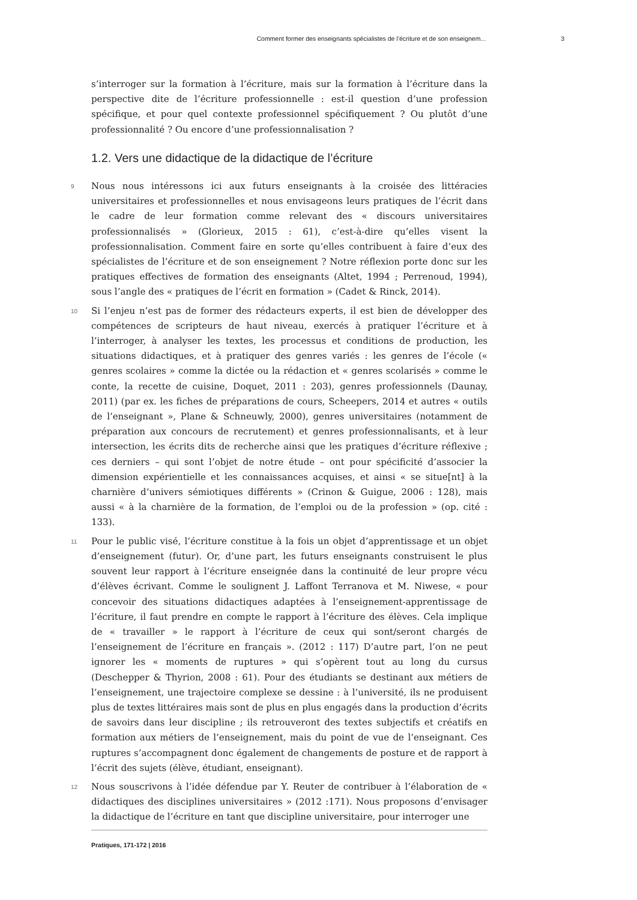Comment former des enseignants spécialistes de l’écriture et de son enseignem... 3
s’interroger sur la formation à l’écriture, mais sur la formation à l’écriture dans la perspective dite de l’écriture professionnelle : est-il question d’une profession spécifique, et pour quel contexte professionnel spécifiquement ? Ou plutôt d’une professionnalité ? Ou encore d’une professionnalisation ?
1.2. Vers une didactique de la didactique de l’écriture
9 Nous nous intéressons ici aux futurs enseignants à la croisée des littéracies universitaires et professionnelles et nous envisageons leurs pratiques de l’écrit dans le cadre de leur formation comme relevant des « discours universitaires professionnalisés » (Glorieux, 2015 : 61), c’est-à-dire qu’elles visent la professionnalisation. Comment faire en sorte qu’elles contribuent à faire d’eux des spécialistes de l’écriture et de son enseignement ? Notre réflexion porte donc sur les pratiques effectives de formation des enseignants (Altet, 1994 ; Perrenoud, 1994), sous l’angle des « pratiques de l’écrit en formation » (Cadet & Rinck, 2014).
10 Si l’enjeu n’est pas de former des rédacteurs experts, il est bien de développer des compétences de scripteurs de haut niveau, exercés à pratiquer l’écriture et à l’interroger, à analyser les textes, les processus et conditions de production, les situations didactiques, et à pratiquer des genres variés : les genres de l’école (« genres scolaires » comme la dictée ou la rédaction et « genres scolarisés » comme le conte, la recette de cuisine, Doquet, 2011 : 203), genres professionnels (Daunay, 2011) (par ex. les fiches de préparations de cours, Scheepers, 2014 et autres « outils de l’enseignant », Plane & Schneuwly, 2000), genres universitaires (notamment de préparation aux concours de recrutement) et genres professionnalisants, et à leur intersection, les écrits dits de recherche ainsi que les pratiques d’écriture réflexive ; ces derniers – qui sont l’objet de notre étude – ont pour spécificité d’associer la dimension expérientielle et les connaissances acquises, et ainsi « se situe[nt] à la charnière d’univers sémiotiques différents » (Crinon & Guigue, 2006 : 128), mais aussi « à la charnière de la formation, de l’emploi ou de la profession » (op. cité : 133).
11 Pour le public visé, l’écriture constitue à la fois un objet d’apprentissage et un objet d’enseignement (futur). Or, d’une part, les futurs enseignants construisent le plus souvent leur rapport à l’écriture enseignée dans la continuité de leur propre vécu d’élèves écrivant. Comme le soulignent J. Laffont Terranova et M. Niwese, « pour concevoir des situations didactiques adaptées à l’enseignement-apprentissage de l’écriture, il faut prendre en compte le rapport à l’écriture des élèves. Cela implique de « travailler » le rapport à l’écriture de ceux qui sont/seront chargés de l’enseignement de l’écriture en français ». (2012 : 117) D’autre part, l’on ne peut ignorer les « moments de ruptures » qui s’opèrent tout au long du cursus (Deschepper & Thyrion, 2008 : 61). Pour des étudiants se destinant aux métiers de l’enseignement, une trajectoire complexe se dessine : à l’université, ils ne produisent plus de textes littéraires mais sont de plus en plus engagés dans la production d’écrits de savoirs dans leur discipline ; ils retrouveront des textes subjectifs et créatifs en formation aux métiers de l’enseignement, mais du point de vue de l’enseignant. Ces ruptures s’accompagnent donc également de changements de posture et de rapport à l’écrit des sujets (élève, étudiant, enseignant).
12 Nous souscrivons à l’idée défendue par Y. Reuter de contribuer à l’élaboration de « didactiques des disciplines universitaires » (2012 :171). Nous proposons d’envisager la didactique de l’écriture en tant que discipline universitaire, pour interroger une
Pratiques, 171-172 | 2016